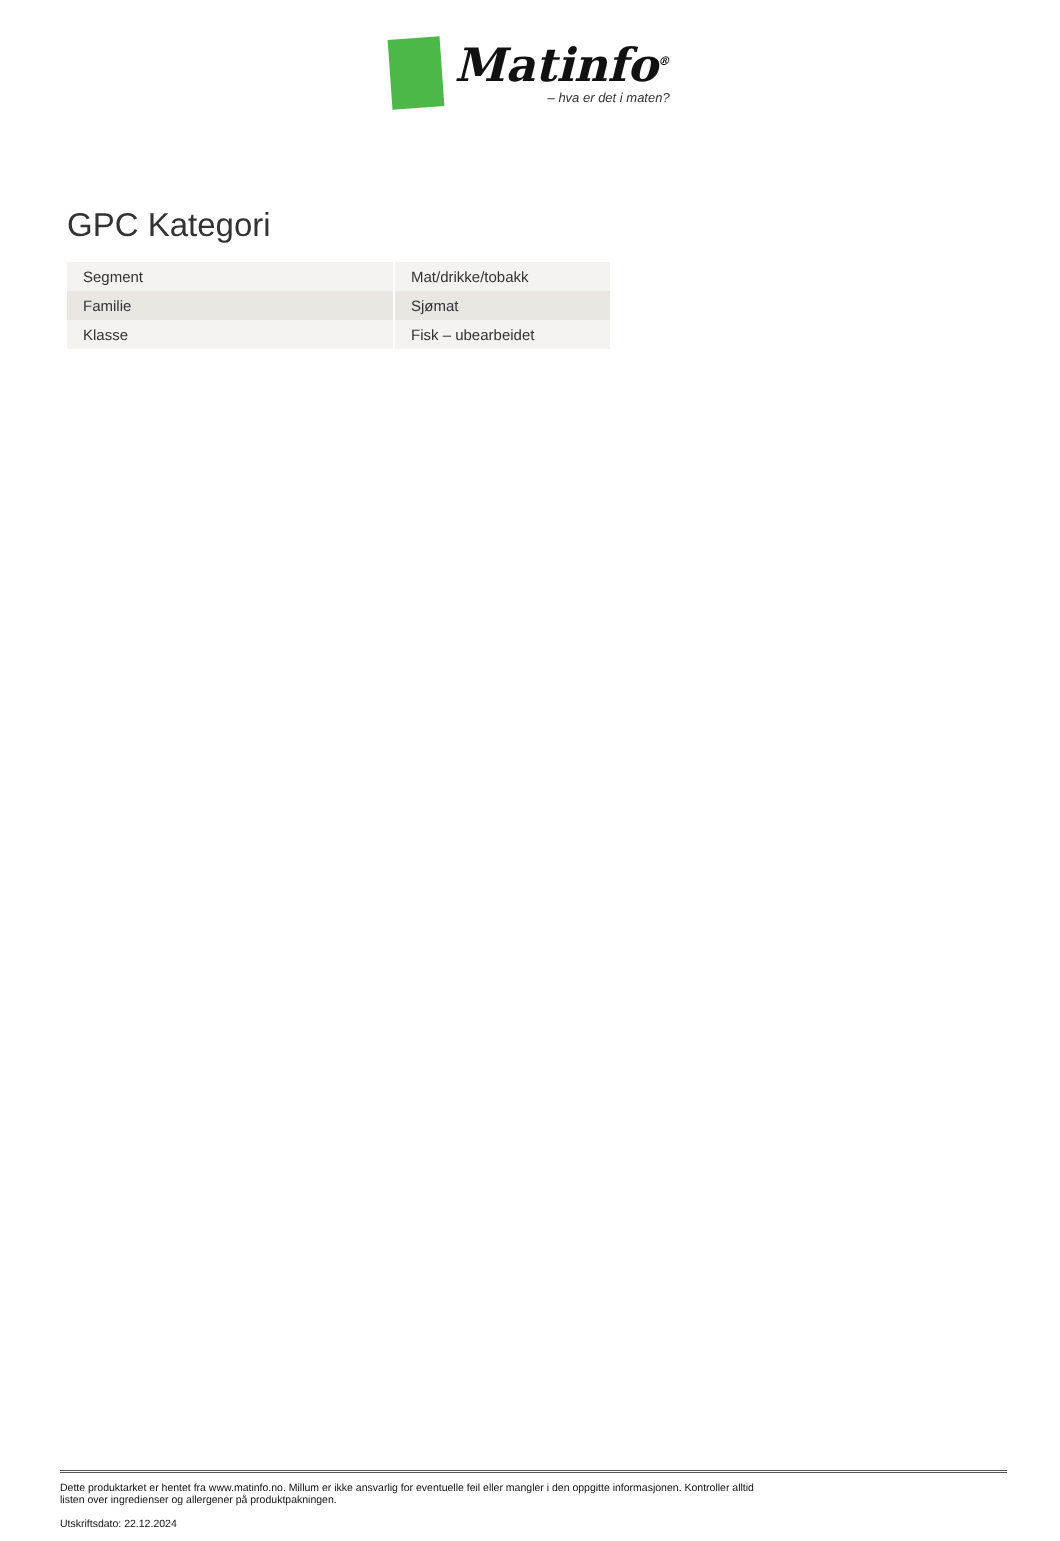Matinfo<sup>®</sup>
– hva er det i maten?
GPC Kategori
| Segment | Mat/drikke/tobakk |
| Familie | Sjømat |
| Klasse | Fisk – ubearbeidet |
Dette produktarket er hentet fra www.matinfo.no. Millum er ikke ansvarlig for eventuelle feil eller mangler i den oppgitte informasjonen. Kontroller alltid listen over ingredienser og allergener på produktpakningen.
Utskriftsdato: 22.12.2024